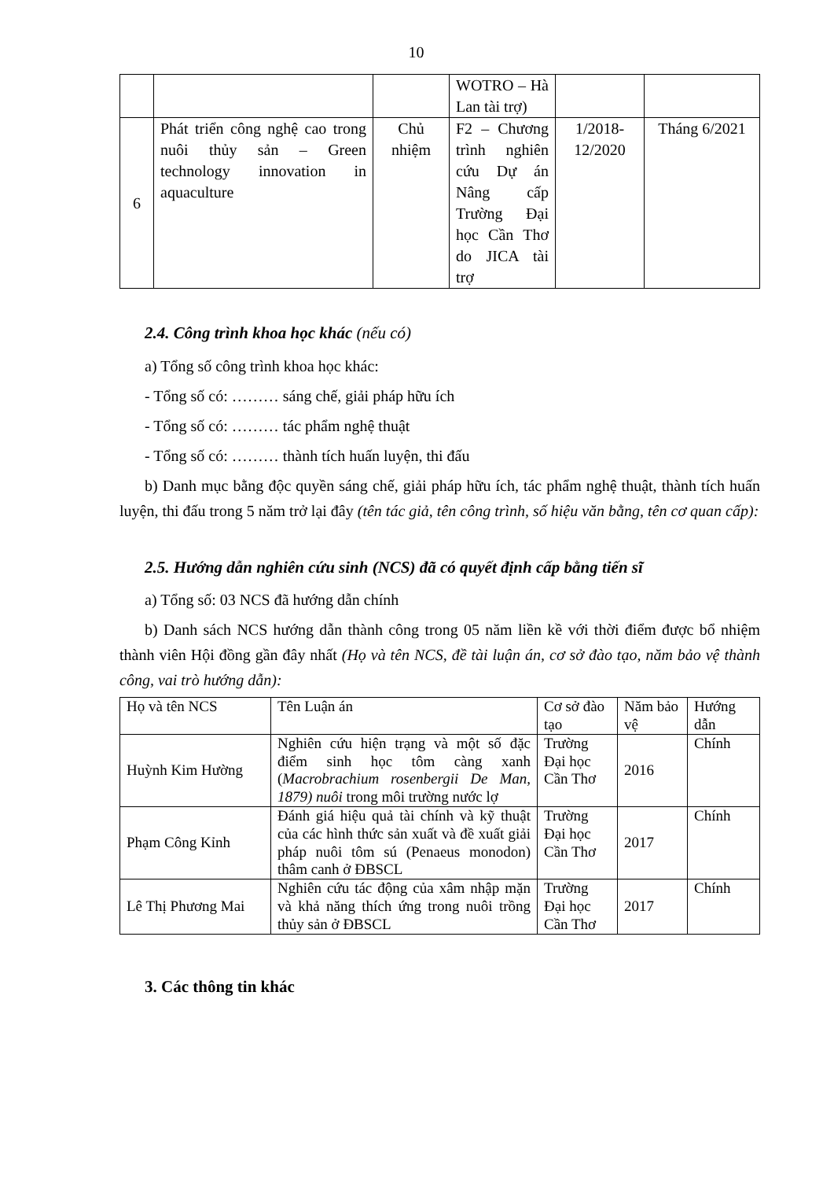10
| | | | WOTRO – Hà Lan tài trợ) | | |
| 6 | Phát triển công nghệ cao trong nuôi thủy sản – Green technology innovation in aquaculture | Chủ nhiệm | F2 – Chương trình nghiên cứu Dự án Nâng cấp Trường Đại học Cần Thơ do JICA tài trợ | 1/2018-12/2020 | Tháng 6/2021 |
2.4. Công trình khoa học khác (nếu có)
a) Tổng số công trình khoa học khác:
- Tổng số có: ……… sáng chế, giải pháp hữu ích
- Tổng số có: ……… tác phẩm nghệ thuật
- Tổng số có: ……… thành tích huấn luyện, thi đấu
b) Danh mục bằng độc quyền sáng chế, giải pháp hữu ích, tác phẩm nghệ thuật, thành tích huấn luyện, thi đấu trong 5 năm trở lại đây (tên tác giả, tên công trình, số hiệu văn bằng, tên cơ quan cấp):
2.5. Hướng dẫn nghiên cứu sinh (NCS) đã có quyết định cấp bằng tiến sĩ
a) Tổng số: 03 NCS đã hướng dẫn chính
b) Danh sách NCS hướng dẫn thành công trong 05 năm liền kề với thời điểm được bổ nhiệm thành viên Hội đồng gần đây nhất (Họ và tên NCS, đề tài luận án, cơ sở đào tạo, năm bảo vệ thành công, vai trò hướng dẫn):
| Họ và tên NCS | Tên Luận án | Cơ sở đào tạo | Năm bảo vệ | Hướng dẫn |
| --- | --- | --- | --- | --- |
| Huỳnh Kim Hường | Nghiên cứu hiện trạng và một số đặc điểm sinh học tôm càng xanh ( Macrobrachium rosenbergii De Man, 1879) nuôi trong môi trường nước lợ | Trường Đại học Cần Thơ | 2016 | Chính |
| Phạm Công Kỉnh | Đánh giá hiệu quả tài chính và kỹ thuật của các hình thức sản xuất và đề xuất giải pháp nuôi tôm sú (Penaeus monodon) thâm canh ở ĐBSCL | Trường Đại học Cần Thơ | 2017 | Chính |
| Lê Thị Phương Mai | Nghiên cứu tác động của xâm nhập mặn và khả năng thích ứng trong nuôi trồng thủy sản ở ĐBSCL | Trường Đại học Cần Thơ | 2017 | Chính |
3. Các thông tin khác